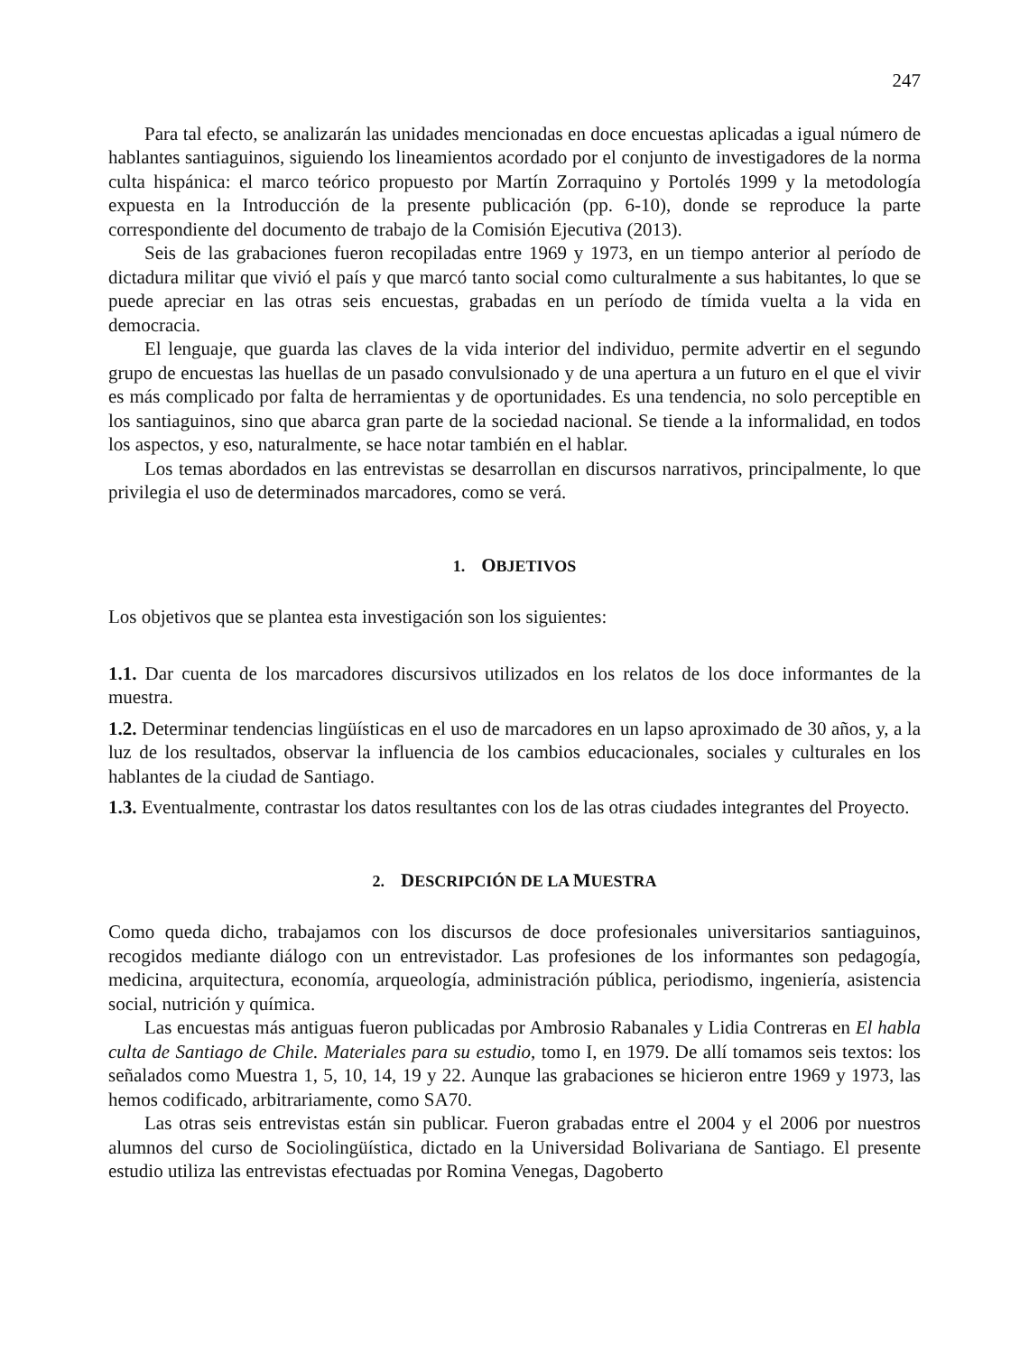247
Para tal efecto, se analizarán las unidades mencionadas en doce encuestas aplicadas a igual número de hablantes santiaguinos, siguiendo los lineamientos acordado por el conjunto de investigadores de la norma culta hispánica: el marco teórico propuesto por Martín Zorraquino y Portolés 1999 y la metodología expuesta en la Introducción de la presente publicación (pp. 6-10), donde se reproduce la parte correspondiente del documento de trabajo de la Comisión Ejecutiva (2013).
Seis de las grabaciones fueron recopiladas entre 1969 y 1973, en un tiempo anterior al período de dictadura militar que vivió el país y que marcó tanto social como culturalmente a sus habitantes, lo que se puede apreciar en las otras seis encuestas, grabadas en un período de tímida vuelta a la vida en democracia.
El lenguaje, que guarda las claves de la vida interior del individuo, permite advertir en el segundo grupo de encuestas las huellas de un pasado convulsionado y de una apertura a un futuro en el que el vivir es más complicado por falta de herramientas y de oportunidades. Es una tendencia, no solo perceptible en los santiaguinos, sino que abarca gran parte de la sociedad nacional. Se tiende a la informalidad, en todos los aspectos, y eso, naturalmente, se hace notar también en el hablar.
Los temas abordados en las entrevistas se desarrollan en discursos narrativos, principalmente, lo que privilegia el uso de determinados marcadores, como se verá.
1. OBJETIVOS
Los objetivos que se plantea esta investigación son los siguientes:
1.1. Dar cuenta de los marcadores discursivos utilizados en los relatos de los doce informantes de la muestra.
1.2. Determinar tendencias lingüísticas en el uso de marcadores en un lapso aproximado de 30 años, y, a la luz de los resultados, observar la influencia de los cambios educacionales, sociales y culturales en los hablantes de la ciudad de Santiago.
1.3. Eventualmente, contrastar los datos resultantes con los de las otras ciudades integrantes del Proyecto.
2. DESCRIPCIÓN DE LA MUESTRA
Como queda dicho, trabajamos con los discursos de doce profesionales universitarios santiaguinos, recogidos mediante diálogo con un entrevistador. Las profesiones de los informantes son pedagogía, medicina, arquitectura, economía, arqueología, administración pública, periodismo, ingeniería, asistencia social, nutrición y química.
Las encuestas más antiguas fueron publicadas por Ambrosio Rabanales y Lidia Contreras en El habla culta de Santiago de Chile. Materiales para su estudio, tomo I, en 1979. De allí tomamos seis textos: los señalados como Muestra 1, 5, 10, 14, 19 y 22. Aunque las grabaciones se hicieron entre 1969 y 1973, las hemos codificado, arbitrariamente, como SA70.
Las otras seis entrevistas están sin publicar. Fueron grabadas entre el 2004 y el 2006 por nuestros alumnos del curso de Sociolingüística, dictado en la Universidad Bolivariana de Santiago. El presente estudio utiliza las entrevistas efectuadas por Romina Venegas, Dagoberto